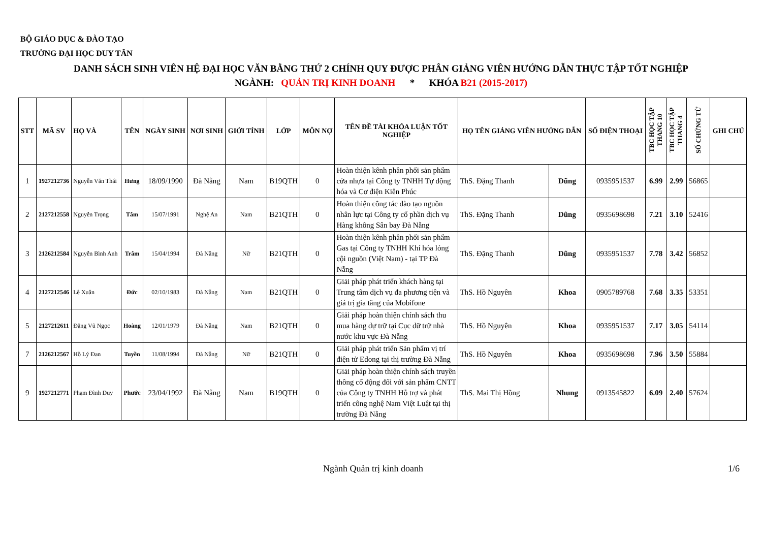BỘ GIÁO DỤC & ĐÀO TẠO
TRƯỜNG ĐẠI HỌC DUY TÂN
DANH SÁCH SINH VIÊN HỆ ĐẠI HỌC VĂN BẰNG THỨ 2 CHÍNH QUY ĐƯỢC PHÂN GIẢNG VIÊN HƯỚNG DẪN THỰC TẬP TỐT NGHIỆP
NGÀNH: QUẢN TRỊ KINH DOANH * KHÓA B21 (2015-2017)
| STT | MÃ SV | HỌ VÀ | TÊN | NGÀY SINH | NƠI SINH | GIỚI TÍNH | LỚP | MÔN NỢ | TÊN ĐỀ TÀI KHÓA LUẬN TỐT NGHIỆP | HỌ TÊN GIẢNG VIÊN HƯỚNG DẪN | | SỐ ĐIỆN THOẠI | TBC HỌC TẬP THANG 10 | TBC HỌC TẬP THANG 4 | SỐ CHỨNG TỪ | GHI CHÚ |
| --- | --- | --- | --- | --- | --- | --- | --- | --- | --- | --- | --- | --- | --- | --- | --- | --- |
| 1 | 1927212736 | Nguyễn Văn Thái | Hưng | 18/09/1990 | Đà Nẵng | Nam | B19QTH | 0 | Hoàn thiện kênh phân phối sản phẩm cửa nhựa tại Công ty TNHH Tự động hóa và Cơ điện Kiên Phúc | ThS. Đặng Thanh | Dũng | 0935951537 | 6.99 | 2.99 | 56865 | |
| 2 | 2127212558 | Nguyễn Trọng | Tâm | 15/07/1991 | Nghệ An | Nam | B21QTH | 0 | Hoàn thiện công tác đào tạo nguồn nhân lực tại Công ty cổ phần dịch vụ Hàng không Sân bay Đà Nẵng | ThS. Đặng Thanh | Dũng | 0935698698 | 7.21 | 3.10 | 52416 | |
| 3 | 2126212584 | Nguyễn Bình Anh | Trâm | 15/04/1994 | Đà Nẵng | Nữ | B21QTH | 0 | Hoàn thiện kênh phân phối sản phẩm Gas tại Công ty TNHH Khí hóa lỏng cội nguồn (Việt Nam) - tại TP Đà Nẵng | ThS. Đặng Thanh | Dũng | 0935951537 | 7.78 | 3.42 | 56852 | |
| 4 | 2127212546 | Lê Xuân | Đức | 02/10/1983 | Đà Nẵng | Nam | B21QTH | 0 | Giải pháp phát triển khách hàng tại Trung tâm dịch vụ đa phương tiện và giá trị gia tăng của Mobifone | ThS. Hồ Nguyên | Khoa | 0905789768 | 7.68 | 3.35 | 53351 | |
| 5 | 2127212611 | Đặng Vũ Ngọc | Hoàng | 12/01/1979 | Đà Nẵng | Nam | B21QTH | 0 | Giải pháp hoàn thiện chính sách thu mua hàng dự trữ tại Cục dữ trữ nhà nước khu vực Đà Nẵng | ThS. Hồ Nguyên | Khoa | 0935951537 | 7.17 | 3.05 | 54114 | |
| 7 | 2126212567 | Hồ Lý Đan | Tuyền | 11/08/1994 | Đà Nẵng | Nữ | B21QTH | 0 | Giải pháp phát triển Sản phẩm vị trí điện tử Edong tại thị trường Đà Nẵng | ThS. Hồ Nguyên | Khoa | 0935698698 | 7.96 | 3.50 | 55884 | |
| 9 | 1927212771 | Phạm Đình Duy | Phước | 23/04/1992 | Đà Nẵng | Nam | B19QTH | 0 | Giải pháp hoàn thiện chính sách truyền thông cổ động đối với sản phẩm CNTT của Công ty TNHH Hỗ trợ và phát triển công nghệ Nam Việt Luật tại thị trường Đà Nẵng | ThS. Mai Thị Hồng | Nhung | 0913545822 | 6.09 | 2.40 | 57624 | |
Ngành Quản trị kinh doanh 1/6